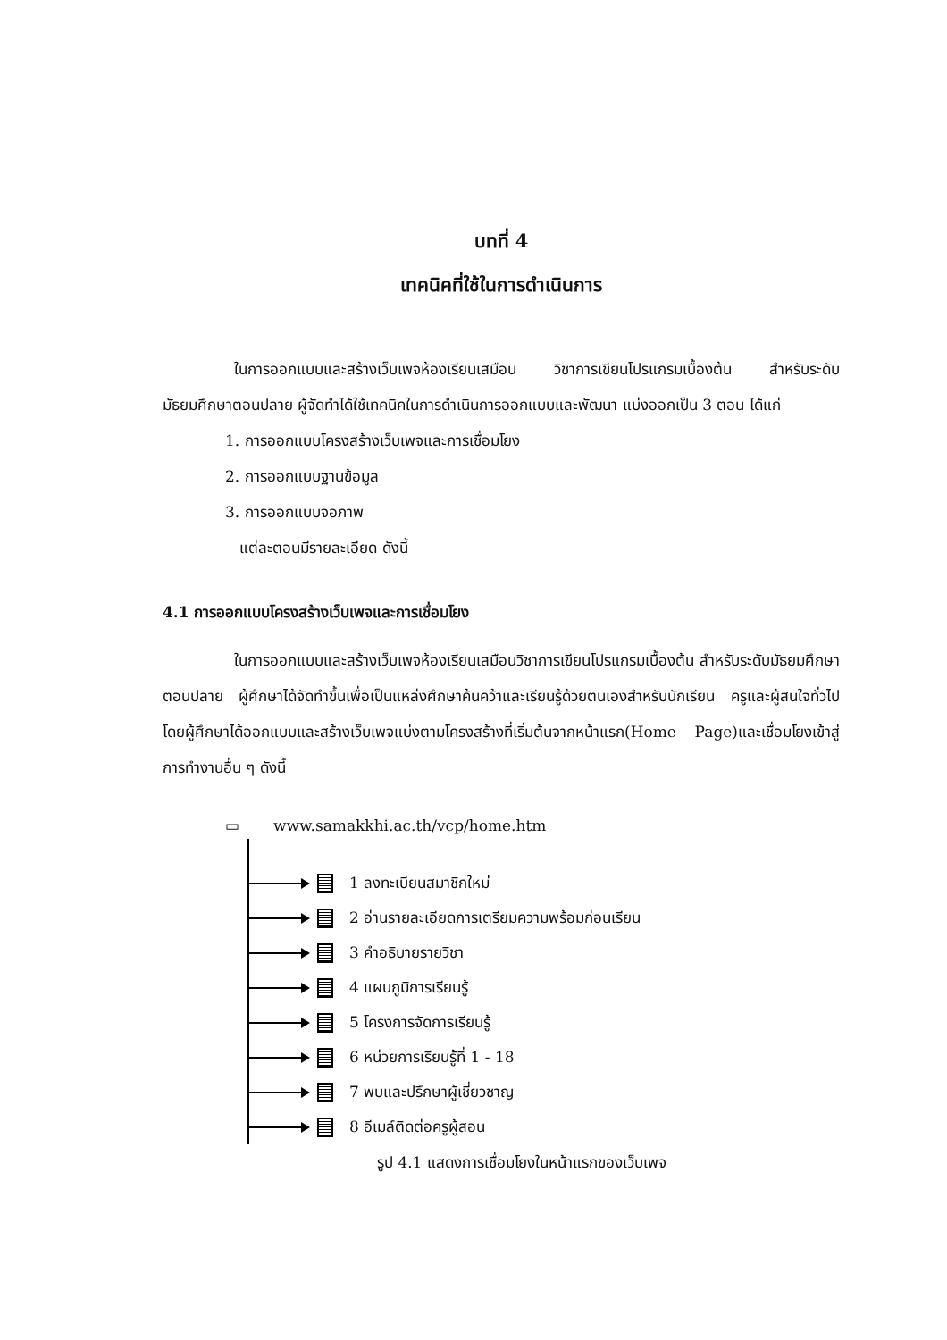บทที่ 4
เทคนิคที่ใช้ในการดำเนินการ
ในการออกแบบและสร้างเว็บเพจห้องเรียนเสมือน วิชาการเขียนโปรแกรมเบื้องต้น สำหรับระดับมัธยมศึกษาตอนปลาย ผู้จัดทำได้ใช้เทคนิคในการดำเนินการออกแบบและพัฒนา แบ่งออกเป็น 3 ตอน ได้แก่
1. การออกแบบโครงสร้างเว็บเพจและการเชื่อมโยง
2. การออกแบบฐานข้อมูล
3. การออกแบบจอภาพ
แต่ละตอนมีรายละเอียด ดังนี้
4.1 การออกแบบโครงสร้างเว็บเพจและการเชื่อมโยง
ในการออกแบบและสร้างเว็บเพจห้องเรียนเสมือนวิชาการเขียนโปรแกรมเบื้องต้น สำหรับระดับมัธยมศึกษาตอนปลาย ผู้ศึกษาได้จัดทำขึ้นเพื่อเป็นแหล่งศึกษาค้นคว้าและเรียนรู้ด้วยตนเองสำหรับนักเรียน ครูและผู้สนใจทั่วไป โดยผู้ศึกษาได้ออกแบบและสร้างเว็บเพจแบ่งตามโครงสร้างที่เริ่มต้นจากหน้าแรก(Home Page)และเชื่อมโยงเข้าสู่การทำงานอื่น ๆ ดังนี้
▭ www.samakkhi.ac.th/vcp/home.htm
1 ลงทะเบียนสมาชิกใหม่
2 อ่านรายละเอียดการเตรียมความพร้อมก่อนเรียน
3 คำอธิบายรายวิชา
4 แผนภูมิการเรียนรู้
5 โครงการจัดการเรียนรู้
6 หน่วยการเรียนรู้ที่ 1 - 18
7 พบและปรึกษาผู้เชี่ยวชาญ
8 อีเมล์ติดต่อครูผู้สอน
รูป 4.1 แสดงการเชื่อมโยงในหน้าแรกของเว็บเพจ